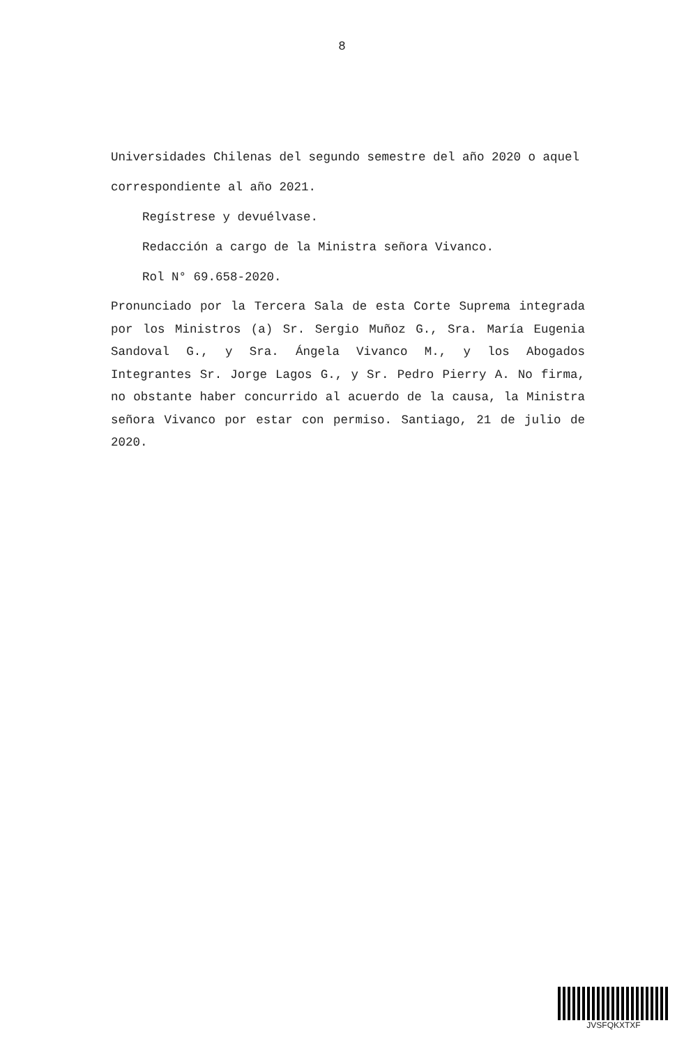8
Universidades Chilenas del segundo semestre del año 2020 o aquel correspondiente al año 2021.
Regístrese y devuélvase.
Redacción a cargo de la Ministra señora Vivanco.
Rol N° 69.658-2020.
Pronunciado por la Tercera Sala de esta Corte Suprema integrada por los Ministros (a) Sr. Sergio Muñoz G., Sra. María Eugenia Sandoval G., y Sra. Ángela Vivanco M., y los Abogados Integrantes Sr. Jorge Lagos G., y Sr. Pedro Pierry A. No firma, no obstante haber concurrido al acuerdo de la causa, la Ministra señora Vivanco por estar con permiso. Santiago, 21 de julio de 2020.
JVSFQKXTXF